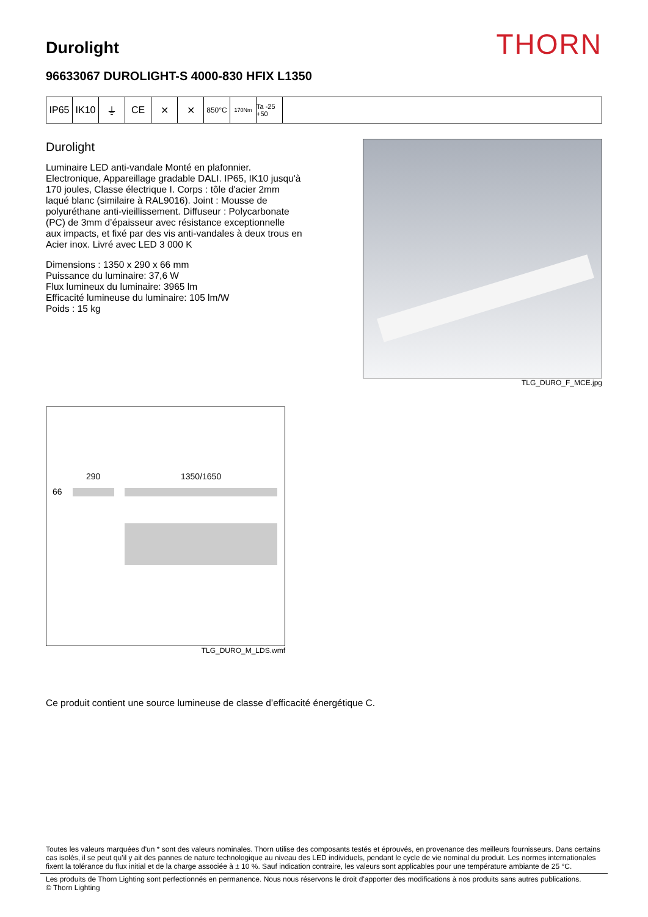Durolight
THORN
96633067 DUROLIGHT-S 4000-830 HFIX L1350
IP65 IK10 ⏚ CE ✕ ✕
850°C
170Nm
Ta -25 +50
Durolight
Luminaire LED anti-vandale Monté en plafonnier. Electronique, Appareillage gradable DALI. IP65, IK10 jusqu'à 170 joules, Classe électrique I. Corps : tôle d'acier 2mm laqué blanc (similaire à RAL9016). Joint : Mousse de polyuréthane anti-vieillissement. Diffuseur : Polycarbonate (PC) de 3mm d’épaisseur avec résistance exceptionnelle aux impacts, et fixé par des vis anti-vandales à deux trous en Acier inox. Livré avec LED 3 000 K
Dimensions : 1350 x 290 x 66 mm
Puissance du luminaire: 37,6 W
Flux lumineux du luminaire: 3965 lm
Efficacité lumineuse du luminaire: 105 lm/W
Poids : 15 kg
TLG_DURO_F_MCE.jpg
290 1350/1650
66
TLG_DURO_M_LDS.wmf
Ce produit contient une source lumineuse de classe d’efficacité énergétique C.
Toutes les valeurs marquées d'un * sont des valeurs nominales. Thorn utilise des composants testés et éprouvés, en provenance des meilleurs fournisseurs. Dans certains cas isolés, il se peut qu’il y ait des pannes de nature technologique au niveau des LED individuels, pendant le cycle de vie nominal du produit. Les normes internationales fixent la tolérance du flux initial et de la charge associée à ± 10 %. Sauf indication contraire, les valeurs sont applicables pour une température ambiante de 25 °C.
Les produits de Thorn Lighting sont perfectionnés en permanence. Nous nous réservons le droit d'apporter des modifications à nos produits sans autres publications.
© Thorn Lighting